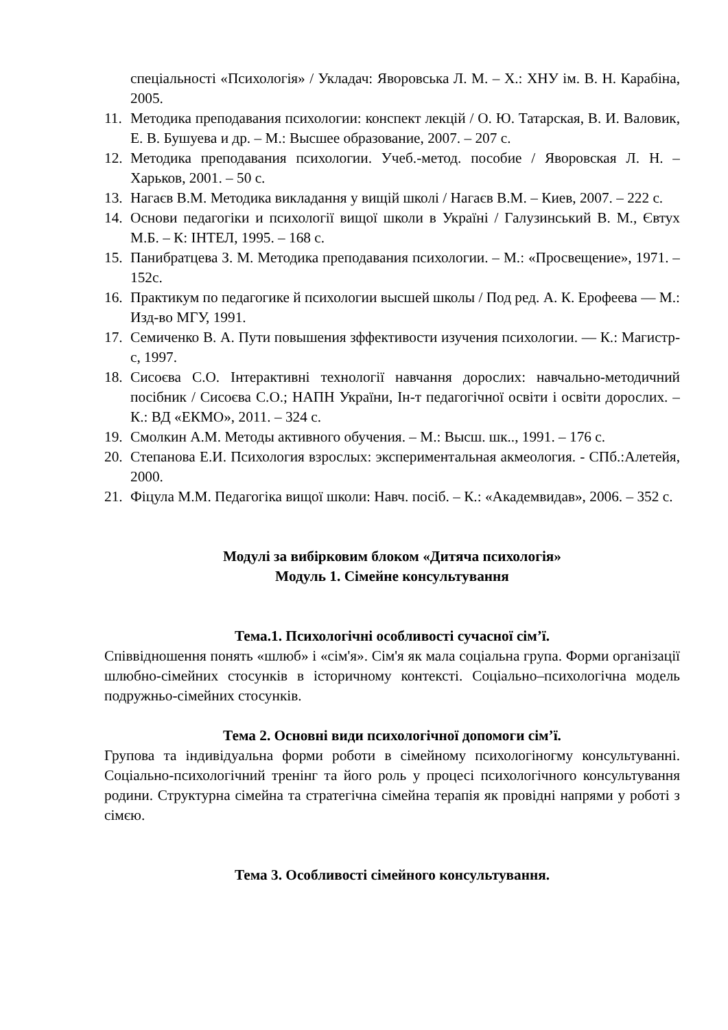спеціальності «Психологія» / Укладач: Яворовська Л. М. – Х.: ХНУ ім. В. Н. Карабіна, 2005.
11.
Методика преподавания психологии: конспект лекцій / О. Ю. Татарская, В. И. Валовик, Е. В. Бушуева и др. – М.: Высшее образование, 2007. – 207 с.
12.
Методика преподавания психологии. Учеб.-метод. пособие / Яворовская Л. Н. – Харьков, 2001. – 50 с.
13.
Нагаєв В.М. Методика викладання у вищій школі / Нагаєв В.М. – Киев, 2007. – 222 с.
14.
Основи педагогіки и психології вищої школи в Україні / Галузинський В. М., Євтух М.Б. – К: ІНТЕЛ, 1995. – 168 с.
15.
Панибратцева З. М. Методика преподавания психологии. – М.: «Просвещение», 1971. – 152с.
16.
Практикум по педагогике й психологии высшей школы / Под ред. А. К. Ерофеева — М.: Изд-во МГУ, 1991.
17.
Семиченко В. А. Пути повышения зффективости изучения психологии. — К.: Магистр-с, 1997.
18.
Сисоєва С.О. Інтерактивні технології навчання дорослих: навчально-методичний посібник / Сисоєва С.О.; НАПН України, Ін-т педагогічної освіти і освіти дорослих. – К.: ВД «ЕКМО», 2011. – 324 с.
19.
Смолкин А.М. Методы активного обучения. – М.: Высш. шк.., 1991. – 176 с.
20.
Степанова Е.И. Психология взрослых: экспериментальная акмеология. - СПб.:Алетейя, 2000.
21.
Фіцула М.М. Педагогіка вищої школи: Навч. посіб. – К.: «Академвидав», 2006. – 352 с.
Модулі за вибірковим блоком «Дитяча психологія»
Модуль 1. Сімейне консультування
Тема.1. Психологічні особливості сучасної сім’ї.
Співвідношення понять «шлюб» і «сім'я». Сім'я як мала соціальна група. Форми організації шлюбно-сімейних стосунків в історичному контексті. Соціально–психологічна модель подружньо-сімейних стосунків.
Тема 2. Основні види психологічної допомоги сім’ї.
Групова та індивідуальна форми роботи в сімейному психологіногму консультуванні. Соціально-психологічний тренінг та його роль у процесі психологічного консультування родини. Структурна сімейна та стратегічна сімейна терапія як провідні напрями у роботі з сімєю.
Тема 3. Особливості сімейного консультування.